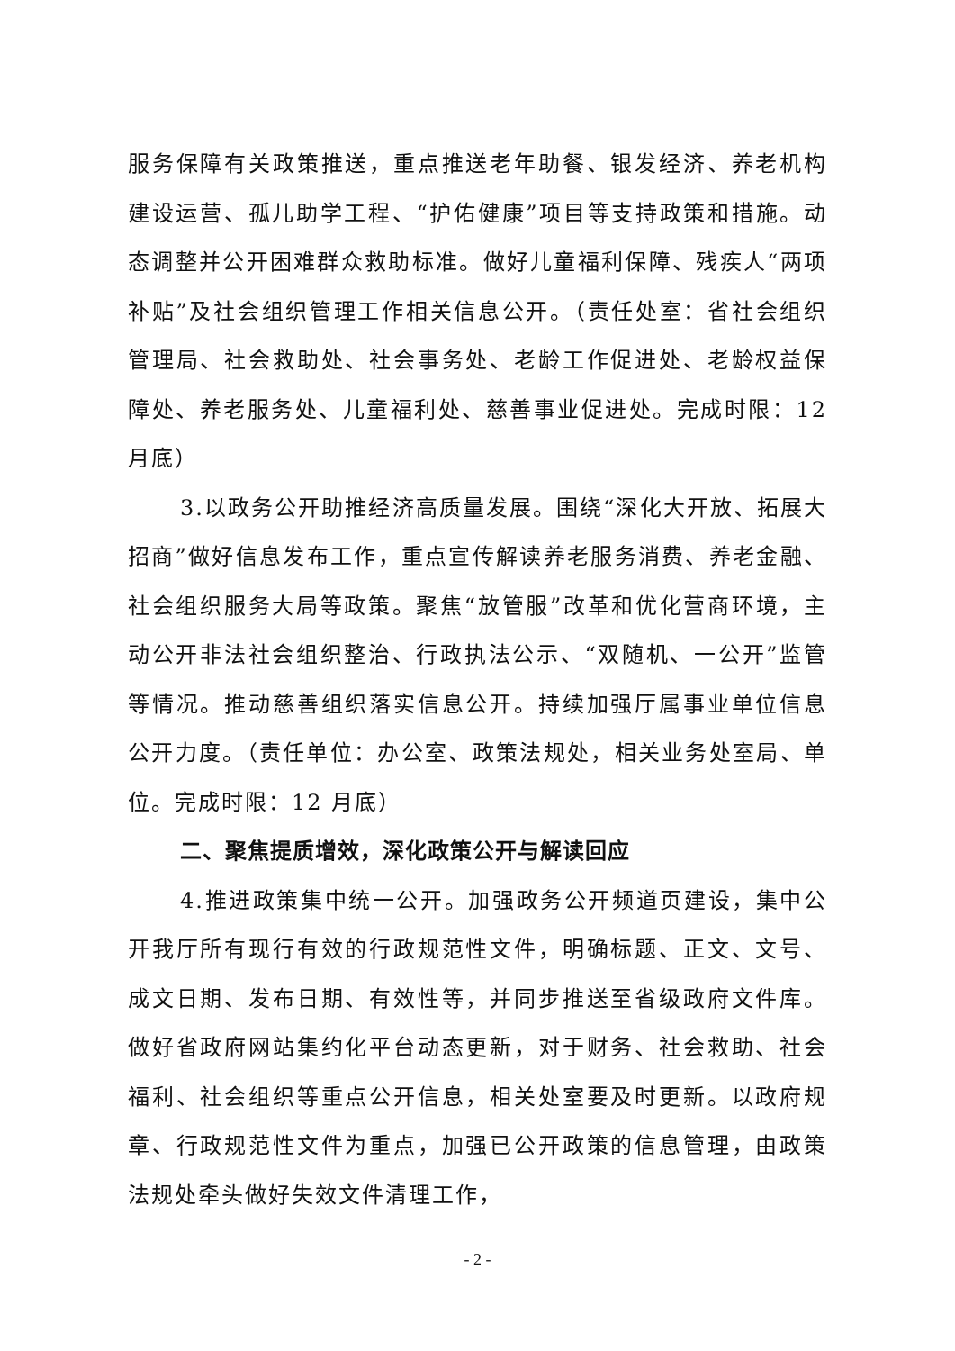服务保障有关政策推送，重点推送老年助餐、银发经济、养老机构建设运营、孤儿助学工程、“护佑健康”项目等支持政策和措施。动态调整并公开困难群众救助标准。做好儿童福利保障、残疾人“两项补贴”及社会组织管理工作相关信息公开。（责任处室：省社会组织管理局、社会救助处、社会事务处、老龄工作促进处、老龄权益保障处、养老服务处、儿童福利处、慈善事业促进处。完成时限：12 月底）
3.以政务公开助推经济高质量发展。围绕“深化大开放、拓展大招商”做好信息发布工作，重点宣传解读养老服务消费、养老金融、社会组织服务大局等政策。聚焦“放管服”改革和优化营商环境，主动公开非法社会组织整治、行政执法公示、“双随机、一公开”监管等情况。推动慈善组织落实信息公开。持续加强厅属事业单位信息公开力度。（责任单位：办公室、政策法规处，相关业务处室局、单位。完成时限：12 月底）
二、聚焦提质增效，深化政策公开与解读回应
4.推进政策集中统一公开。加强政务公开频道页建设，集中公开我厅所有现行有效的行政规范性文件，明确标题、正文、文号、成文日期、发布日期、有效性等，并同步推送至省级政府文件库。做好省政府网站集约化平台动态更新，对于财务、社会救助、社会福利、社会组织等重点公开信息，相关处室要及时更新。以政府规章、行政规范性文件为重点，加强已公开政策的信息管理，由政策法规处牵头做好失效文件清理工作，
- 2 -